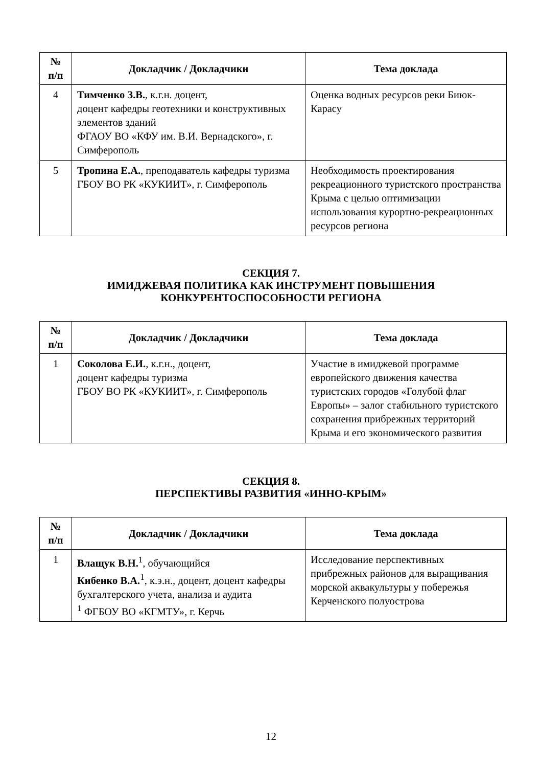| № п/п | Докладчик / Докладчики | Тема доклада |
| --- | --- | --- |
| 4 | Тимченко З.В. , к.г.н. доцент, доцент кафедры геотехники и конструктивных элементов зданий ФГАОУ ВО «КФУ им. В.И. Вернадского», г. Симферополь | Оценка водных ресурсов реки Биюк-Карасу |
| 5 | Тропина Е.А. , преподаватель кафедры туризма ГБОУ ВО РК «КУКИИТ», г. Симферополь | Необходимость проектирования рекреационного туристского пространства Крыма с целью оптимизации использования курортно-рекреационных ресурсов региона |
СЕКЦИЯ 7.
ИМИДЖЕВАЯ ПОЛИТИКА КАК ИНСТРУМЕНТ ПОВЫШЕНИЯ
КОНКУРЕНТОСПОСОБНОСТИ РЕГИОНА
| № п/п | Докладчик / Докладчики | Тема доклада |
| --- | --- | --- |
| 1 | Соколова Е.И. , к.г.н., доцент, доцент кафедры туризма ГБОУ ВО РК «КУКИИТ», г. Симферополь | Участие в имиджевой программе европейского движения качества туристских городов «Голубой флаг Европы» – залог стабильного туристского сохранения прибрежных территорий Крыма и его экономического развития |
СЕКЦИЯ 8.
ПЕРСПЕКТИВЫ РАЗВИТИЯ «ИННО-КРЫМ»
| № п/п | Докладчик / Докладчики | Тема доклада |
| --- | --- | --- |
| 1 | Влащук В.Н.<sup>1</sup>, обучающийся Кибенко В.А.<sup>1</sup>, к.э.н., доцент, доцент кафедры бухгалтерского учета, анализа и аудита <sup>1</sup> ФГБОУ ВО «КГМТУ», г. Керчь | Исследование перспективных прибрежных районов для выращивания морской аквакультуры у побережья Керченского полуострова |
12